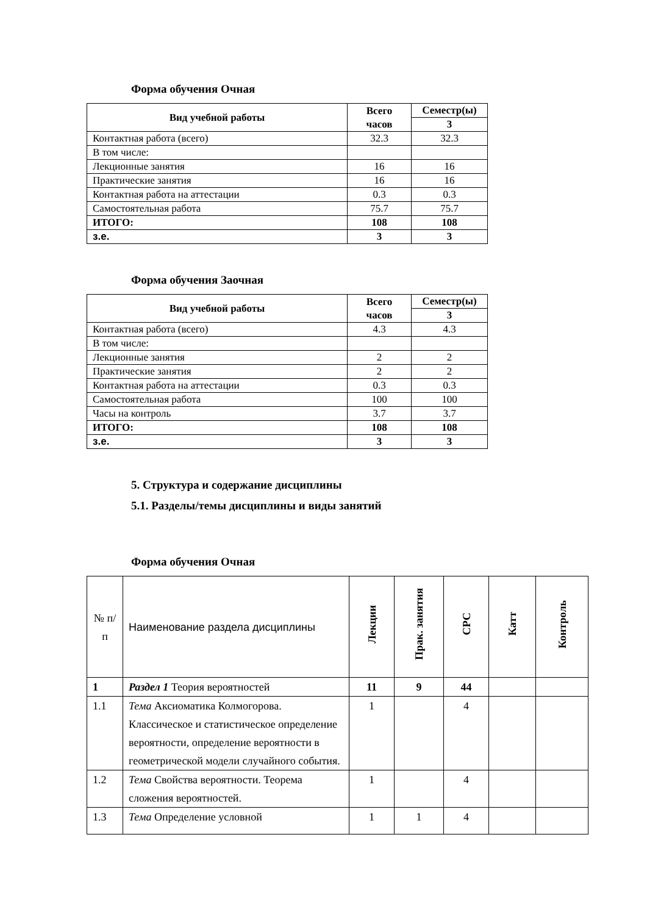Форма обучения Очная
| Вид учебной работы | Всего часов | Семестр(ы) |
| --- | --- | --- |
| | | 3 |
| Контактная работа (всего) | 32.3 | 32.3 |
| В том числе: | | |
| Лекционные занятия | 16 | 16 |
| Практические занятия | 16 | 16 |
| Контактная работа на аттестации | 0.3 | 0.3 |
| Самостоятельная работа | 75.7 | 75.7 |
| ИТОГО: | 108 | 108 |
| з.е. | 3 | 3 |
Форма обучения Заочная
| Вид учебной работы | Всего часов | Семестр(ы) |
| --- | --- | --- |
| | | 3 |
| Контактная работа (всего) | 4.3 | 4.3 |
| В том числе: | | |
| Лекционные занятия | 2 | 2 |
| Практические занятия | 2 | 2 |
| Контактная работа на аттестации | 0.3 | 0.3 |
| Самостоятельная работа | 100 | 100 |
| Часы на контроль | 3.7 | 3.7 |
| ИТОГО: | 108 | 108 |
| з.е. | 3 | 3 |
5. Структура и содержание дисциплины
5.1. Разделы/темы дисциплины и виды занятий
Форма обучения Очная
| № п/п | Наименование раздела дисциплины | Лекции | Прак. занятия | СРС | Катт | Контроль |
| 1 | Раздел 1 Теория вероятностей | 11 | 9 | 44 | | |
| 1.1 | Тема Аксиоматика Колмогорова. Классическое и статистическое определение вероятности, определение вероятности в геометрической модели случайного события. | 1 | | 4 | | |
| 1.2 | Тема Свойства вероятности. Теорема сложения вероятностей. | 1 | | 4 | | |
| 1.3 | Тема Определение условной | 1 | 1 | 4 | | |